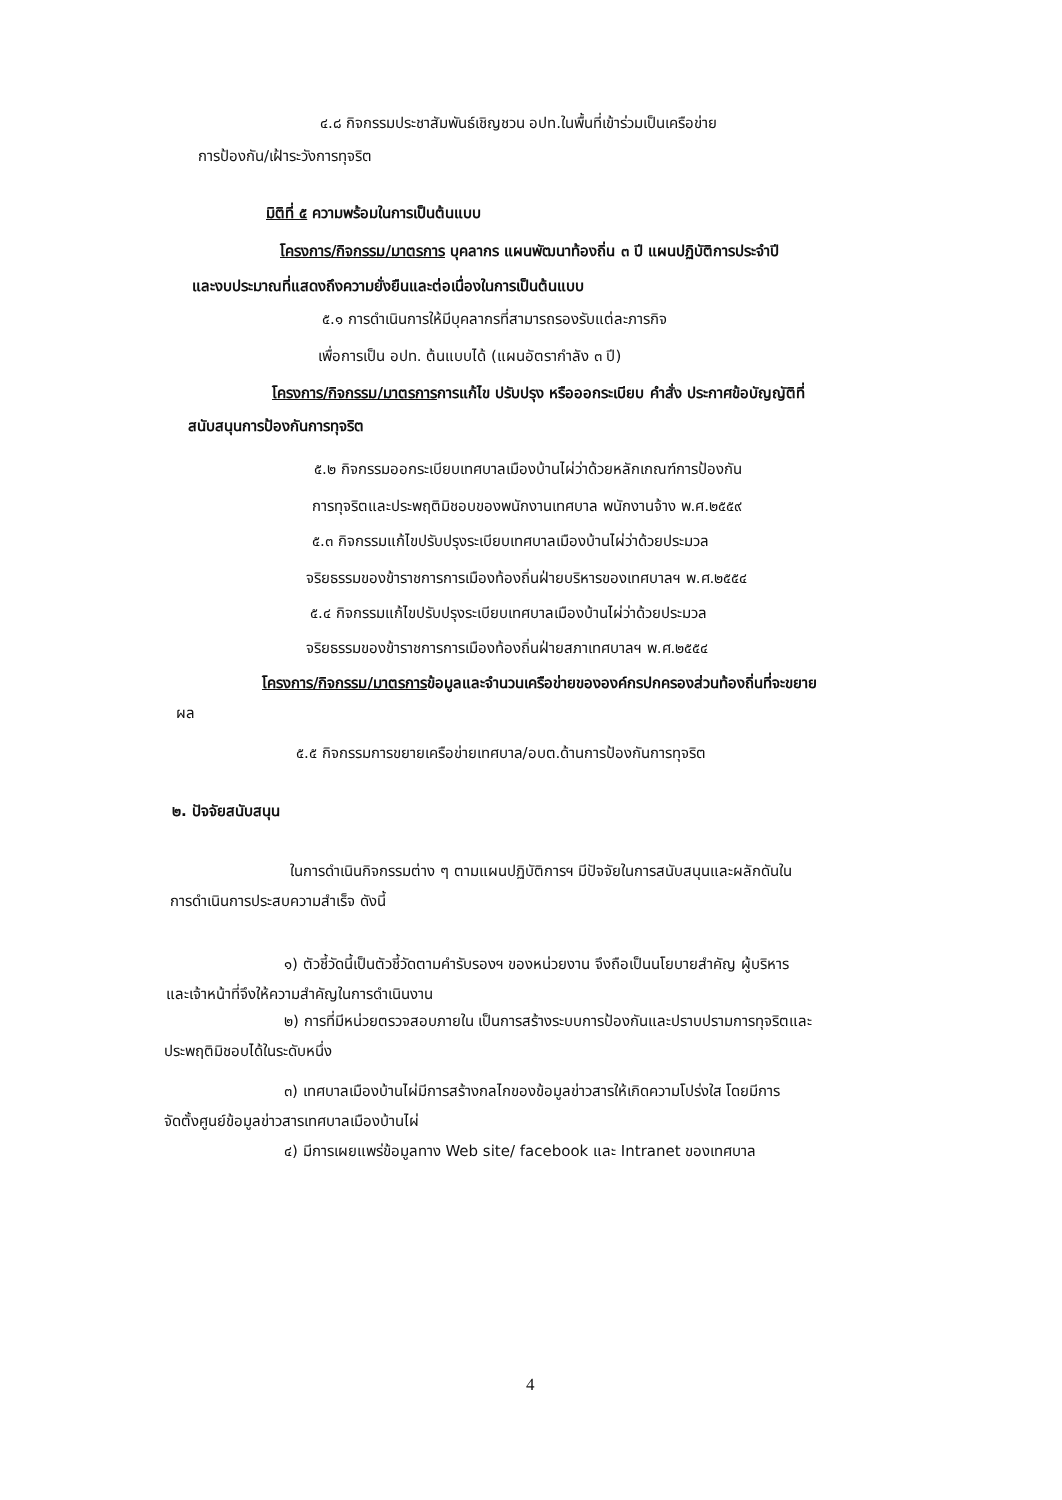๔.๘ กิจกรรมประชาสัมพันธ์เชิญชวน อปท.ในพื้นที่เข้าร่วมเป็นเครือข่าย
การป้องกัน/เฝ้าระวังการทุจริต
มิติที่ ๕ ความพร้อมในการเป็นต้นแบบ
โครงการ/กิจกรรม/มาตรการ บุคลากร แผนพัฒนาท้องถิ่น ๓ ปี แผนปฏิบัติการประจำปี
และงบประมาณที่แสดงถึงความยั่งยืนและต่อเนื่องในการเป็นต้นแบบ
๕.๑ การดำเนินการให้มีบุคลากรที่สามารถรองรับแต่ละภารกิจ
เพื่อการเป็น อปท. ต้นแบบได้ (แผนอัตรากำลัง ๓ ปี)
โครงการ/กิจกรรม/มาตรการการแก้ไข ปรับปรุง หรือออกระเบียบ คำสั่ง ประกาศข้อบัญญัติที่
สนับสนุนการป้องกันการทุจริต
๕.๒ กิจกรรมออกระเบียบเทศบาลเมืองบ้านไผ่ว่าด้วยหลักเกณฑ์การป้องกัน
การทุจริตและประพฤติมิชอบของพนักงานเทศบาล พนักงานจ้าง พ.ศ.๒๕๕๙
๕.๓ กิจกรรมแก้ไขปรับปรุงระเบียบเทศบาลเมืองบ้านไผ่ว่าด้วยประมวล
จริยธรรมของข้าราชการการเมืองท้องถิ่นฝ่ายบริหารของเทศบาลฯ พ.ศ.๒๕๕๔
๕.๔ กิจกรรมแก้ไขปรับปรุงระเบียบเทศบาลเมืองบ้านไผ่ว่าด้วยประมวล
จริยธรรมของข้าราชการการเมืองท้องถิ่นฝ่ายสภาเทศบาลฯ พ.ศ.๒๕๕๔
โครงการ/กิจกรรม/มาตรการข้อมูลและจำนวนเครือข่ายขององค์กรปกครองส่วนท้องถิ่นที่จะขยาย
ผล
๕.๕ กิจกรรมการขยายเครือข่ายเทศบาล/อบต.ด้านการป้องกันการทุจริต
๒. ปัจจัยสนับสนุน
ในการดำเนินกิจกรรมต่าง ๆ ตามแผนปฏิบัติการฯ มีปัจจัยในการสนับสนุนและผลักดันใน
การดำเนินการประสบความสำเร็จ ดังนี้
๑) ตัวชี้วัดนี้เป็นตัวชี้วัดตามคำรับรองฯ ของหน่วยงาน จึงถือเป็นนโยบายสำคัญ ผู้บริหาร
และเจ้าหน้าที่จึงให้ความสำคัญในการดำเนินงาน
๒) การที่มีหน่วยตรวจสอบภายใน เป็นการสร้างระบบการป้องกันและปราบปรามการทุจริตและ
ประพฤติมิชอบได้ในระดับหนึ่ง
๓) เทศบาลเมืองบ้านไผ่มีการสร้างกลไกของข้อมูลข่าวสารให้เกิดความโปร่งใส โดยมีการ
จัดตั้งศูนย์ข้อมูลข่าวสารเทศบาลเมืองบ้านไผ่
๔) มีการเผยแพร่ข้อมูลทาง Web site/ facebook และ Intranet ของเทศบาล
4